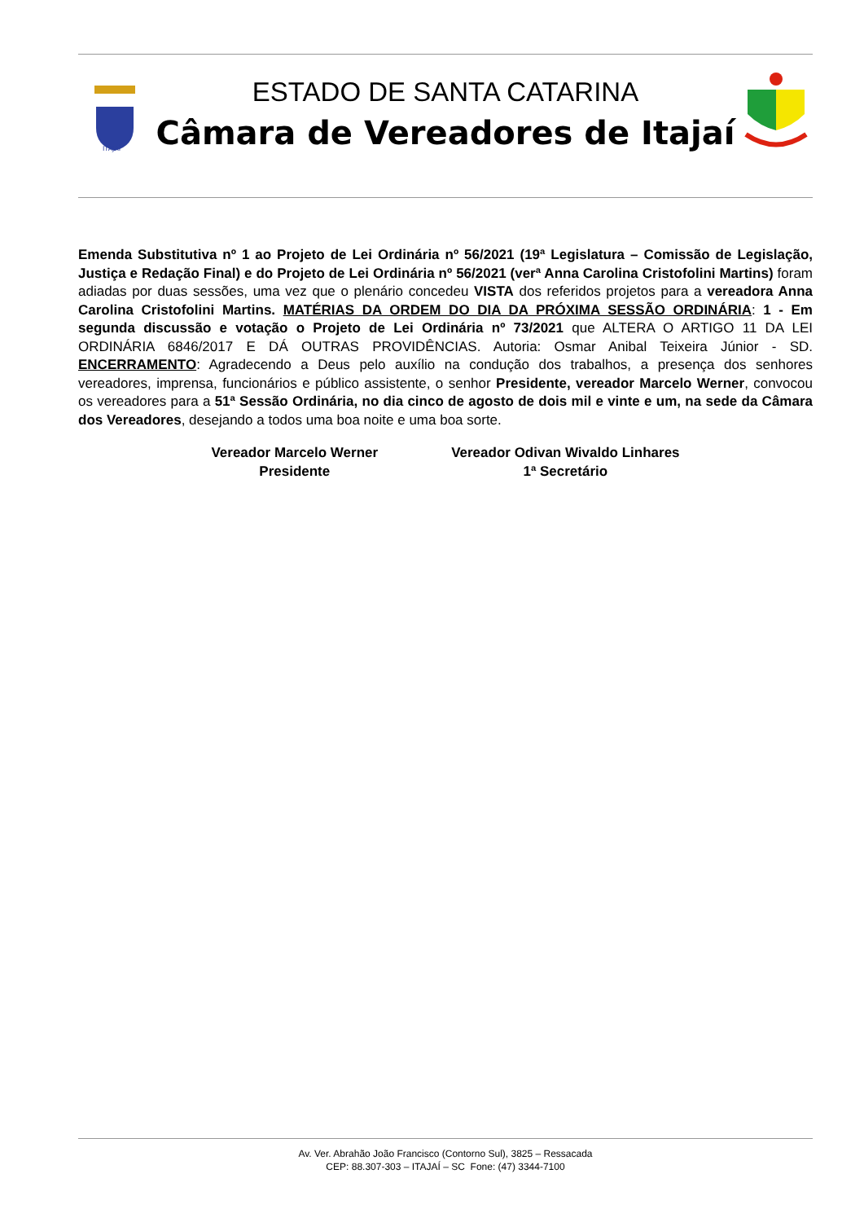ITAJAÍ
ESTADO DE SANTA CATARINA
Câmara de Vereadores de Itajaí
Emenda Substitutiva nº 1 ao Projeto de Lei Ordinária nº 56/2021 (19ª Legislatura – Comissão de Legislação, Justiça e Redação Final) e do Projeto de Lei Ordinária nº 56/2021 (verª Anna Carolina Cristofolini Martins) foram adiadas por duas sessões, uma vez que o plenário concedeu VISTA dos referidos projetos para a vereadora Anna Carolina Cristofolini Martins. MATÉRIAS DA ORDEM DO DIA DA PRÓXIMA SESSÃO ORDINÁRIA: 1 - Em segunda discussão e votação o Projeto de Lei Ordinária nº 73/2021 que ALTERA O ARTIGO 11 DA LEI ORDINÁRIA 6846/2017 E DÁ OUTRAS PROVIDÊNCIAS. Autoria: Osmar Anibal Teixeira Júnior - SD. ENCERRAMENTO: Agradecendo a Deus pelo auxílio na condução dos trabalhos, a presença dos senhores vereadores, imprensa, funcionários e público assistente, o senhor Presidente, vereador Marcelo Werner, convocou os vereadores para a 51ª Sessão Ordinária, no dia cinco de agosto de dois mil e vinte e um, na sede da Câmara dos Vereadores, desejando a todos uma boa noite e uma boa sorte.
Vereador Marcelo Werner
Presidente
Vereador Odivan Wivaldo Linhares
1ª Secretário
Av. Ver. Abrahão João Francisco (Contorno Sul), 3825 – Ressacada
CEP: 88.307-303 – ITAJAÍ – SC Fone: (47) 3344-7100